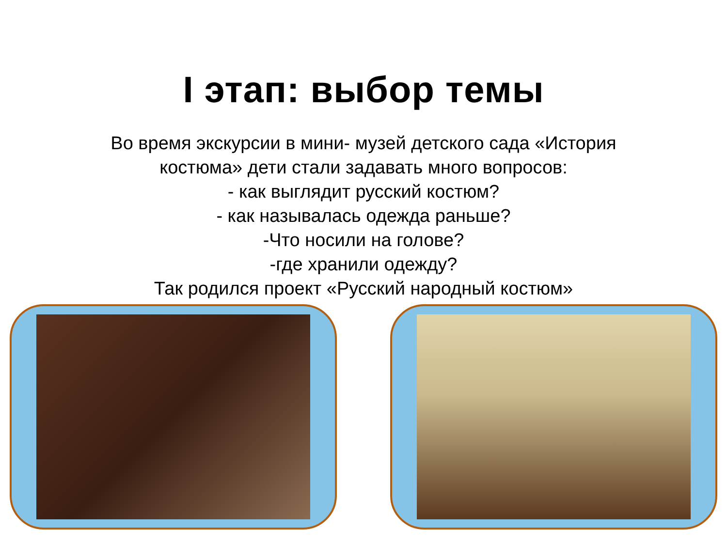I этап: выбор темы
Во время экскурсии в мини- музей детского сада «История
костюма» дети стали задавать много вопросов:
- как выглядит русский костюм?
- как называлась одежда раньше?
-Что носили на голове?
-где хранили одежду?
Так родился проект «Русский народный костюм»